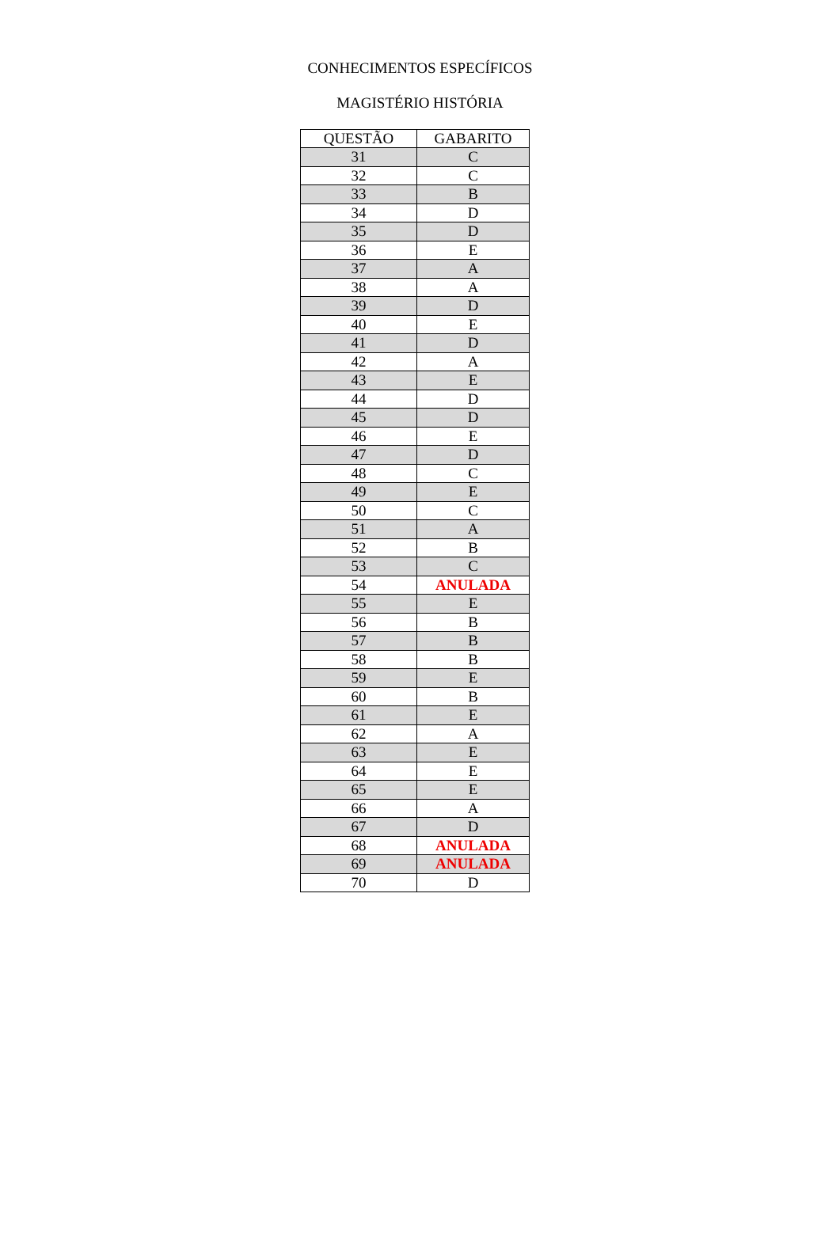CONHECIMENTOS ESPECÍFICOS
MAGISTÉRIO HISTÓRIA
| QUESTÃO | GABARITO |
| --- | --- |
| 31 | C |
| 32 | C |
| 33 | B |
| 34 | D |
| 35 | D |
| 36 | E |
| 37 | A |
| 38 | A |
| 39 | D |
| 40 | E |
| 41 | D |
| 42 | A |
| 43 | E |
| 44 | D |
| 45 | D |
| 46 | E |
| 47 | D |
| 48 | C |
| 49 | E |
| 50 | C |
| 51 | A |
| 52 | B |
| 53 | C |
| 54 | ANULADA |
| 55 | E |
| 56 | B |
| 57 | B |
| 58 | B |
| 59 | E |
| 60 | B |
| 61 | E |
| 62 | A |
| 63 | E |
| 64 | E |
| 65 | E |
| 66 | A |
| 67 | D |
| 68 | ANULADA |
| 69 | ANULADA |
| 70 | D |